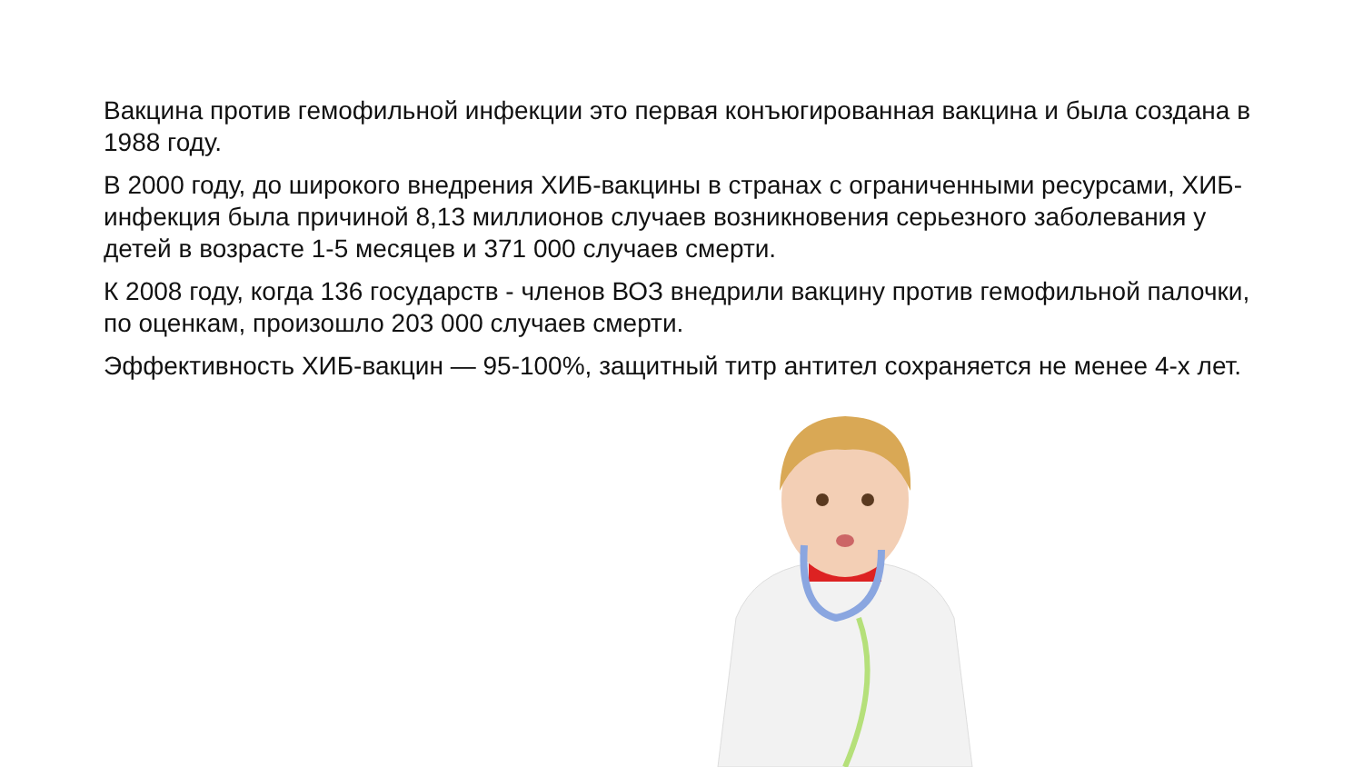Вакцина против гемофильной инфекции это первая конъюгированная вакцина и была создана в 1988 году.
В 2000 году, до широкого внедрения ХИБ-вакцины в странах с ограниченными ресурсами, ХИБ-инфекция была причиной 8,13 миллионов случаев возникновения серьезного заболевания у детей в возрасте 1-5 месяцев и 371 000 случаев смерти.
К 2008 году, когда 136 государств - членов ВОЗ внедрили вакцину против гемофильной палочки, по оценкам, произошло 203 000 случаев смерти.
Эффективность ХИБ-вакцин — 95-100%, защитный титр антител сохраняется не менее 4-х лет.